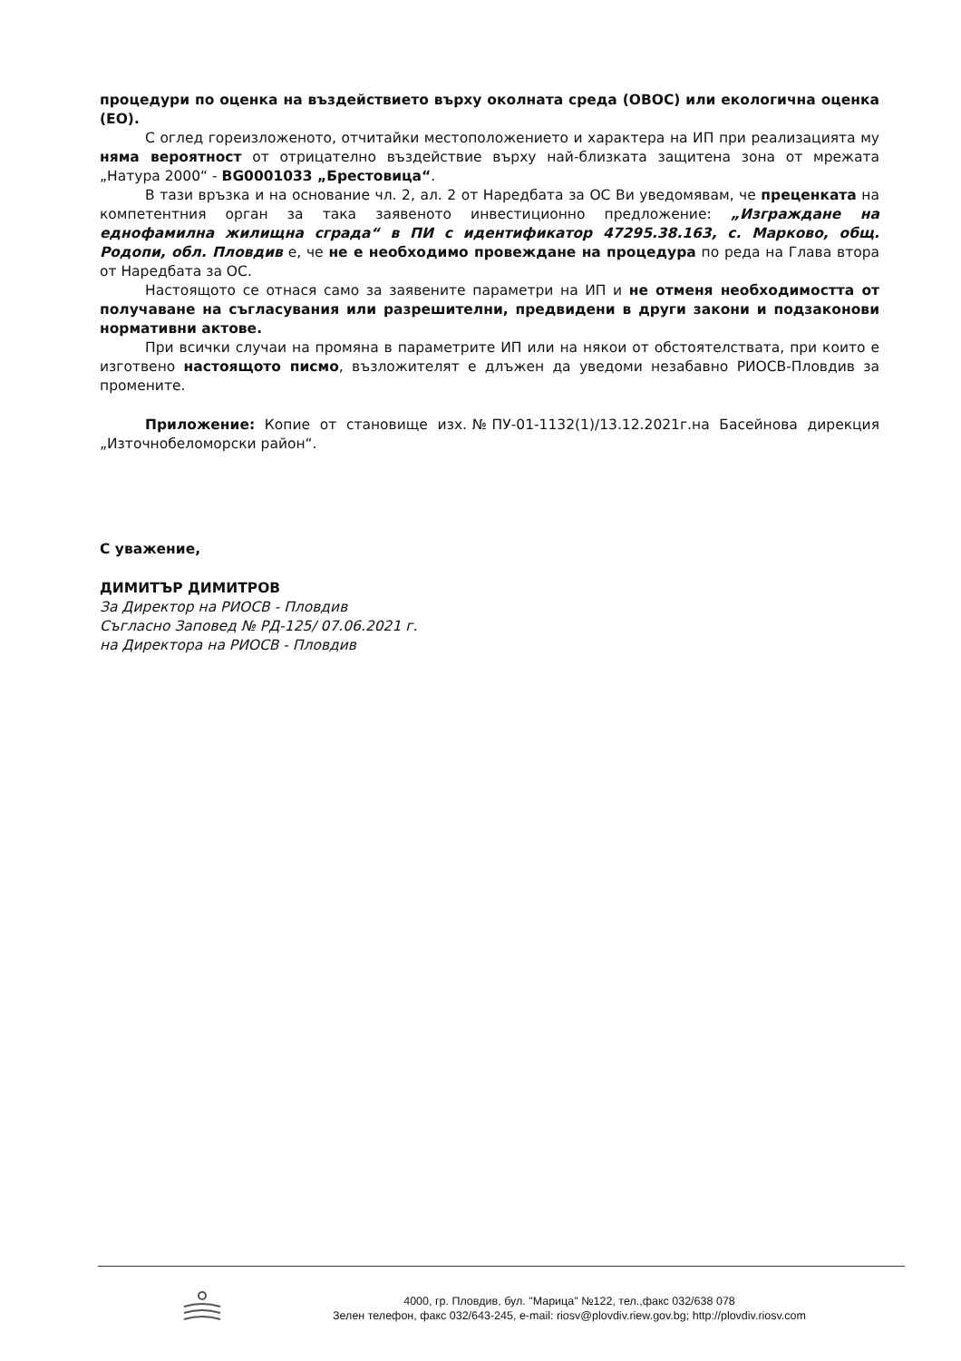процедури по оценка на въздействието върху околната среда (ОВОС) или екологична оценка (ЕО).
С оглед гореизложеното, отчитайки местоположението и характера на ИП при реализацията му няма вероятност от отрицателно въздействие върху най-близката защитена зона от мрежата „Натура 2000“ - BG0001033 „Брестовица“.
В тази връзка и на основание чл. 2, ал. 2 от Наредбата за ОС Ви уведомявам, че преценката на компетентния орган за така заявеното инвестиционно предложение: „Изграждане на еднофамилна жилищна сграда“ в ПИ с идентификатор 47295.38.163, с. Марково, общ. Родопи, обл. Пловдив е, че не е необходимо провеждане на процедура по реда на Глава втора от Наредбата за ОС.
Настоящото се отнася само за заявените параметри на ИП и не отменя необходимостта от получаване на съгласувания или разрешителни, предвидени в други закони и подзаконови нормативни актове.
При всички случаи на промяна в параметрите ИП или на някои от обстоятелствата, при които е изготвено настоящото писмо, възложителят е длъжен да уведоми незабавно РИОСВ-Пловдив за промените.
Приложение: Копие от становище изх.№ПУ-01-1132(1)/13.12.2021г.на Басейнова дирекция „Източнобеломорски район“.
С уважение,
ДИМИТЪР ДИМИТРОВ
За Директор на РИОСВ - Пловдив
Съгласно Заповед № РД-125/ 07.06.2021 г.
на Директора на РИОСВ - Пловдив
4000, гр. Пловдив, бул. "Марица" №122, тел.,факс 032/638 078
Зелен телефон, факс 032/643-245, e-mail: riosv@plovdiv.riew.gov.bg; http://plovdiv.riosv.com